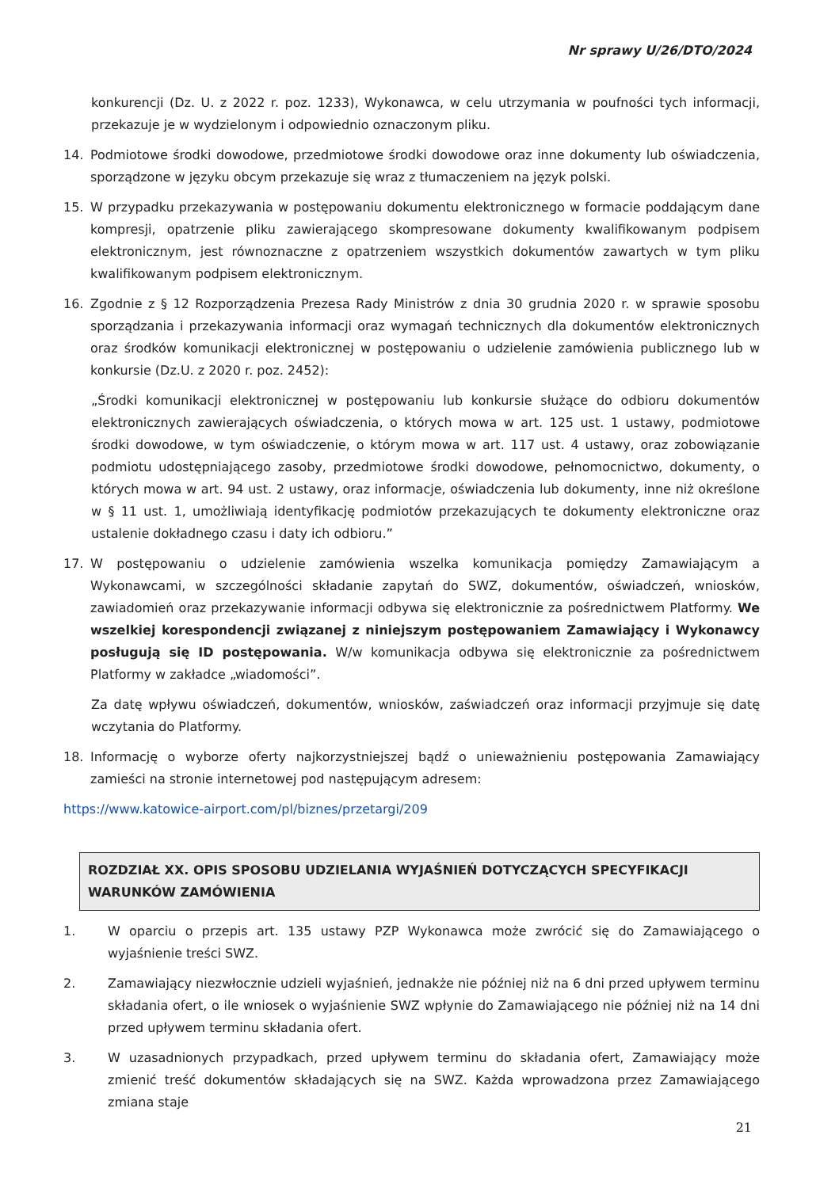Nr sprawy U/26/DTO/2024
konkurencji (Dz. U. z 2022 r. poz. 1233), Wykonawca, w celu utrzymania w poufności tych informacji, przekazuje je w wydzielonym i odpowiednio oznaczonym pliku.
14. Podmiotowe środki dowodowe, przedmiotowe środki dowodowe oraz inne dokumenty lub oświadczenia, sporządzone w języku obcym przekazuje się wraz z tłumaczeniem na język polski.
15. W przypadku przekazywania w postępowaniu dokumentu elektronicznego w formacie poddającym dane kompresji, opatrzenie pliku zawierającego skompresowane dokumenty kwalifikowanym podpisem elektronicznym, jest równoznaczne z opatrzeniem wszystkich dokumentów zawartych w tym pliku kwalifikowanym podpisem elektronicznym.
16. Zgodnie z § 12 Rozporządzenia Prezesa Rady Ministrów z dnia 30 grudnia 2020 r. w sprawie sposobu sporządzania i przekazywania informacji oraz wymagań technicznych dla dokumentów elektronicznych oraz środków komunikacji elektronicznej w postępowaniu o udzielenie zamówienia publicznego lub w konkursie (Dz.U. z 2020 r. poz. 2452):
„Środki komunikacji elektronicznej w postępowaniu lub konkursie służące do odbioru dokumentów elektronicznych zawierających oświadczenia, o których mowa w art. 125 ust. 1 ustawy, podmiotowe środki dowodowe, w tym oświadczenie, o którym mowa w art. 117 ust. 4 ustawy, oraz zobowiązanie podmiotu udostępniającego zasoby, przedmiotowe środki dowodowe, pełnomocnictwo, dokumenty, o których mowa w art. 94 ust. 2 ustawy, oraz informacje, oświadczenia lub dokumenty, inne niż określone w § 11 ust. 1, umożliwiają identyfikację podmiotów przekazujących te dokumenty elektroniczne oraz ustalenie dokładnego czasu i daty ich odbioru.”
17. W postępowaniu o udzielenie zamówienia wszelka komunikacja pomiędzy Zamawiającym a Wykonawcami, w szczególności składanie zapytań do SWZ, dokumentów, oświadczeń, wniosków, zawiadomień oraz przekazywanie informacji odbywa się elektronicznie za pośrednictwem Platformy. We wszelkiej korespondencji związanej z niniejszym postępowaniem Zamawiający i Wykonawcy posługują się ID postępowania. W/w komunikacja odbywa się elektronicznie za pośrednictwem Platformy w zakładce „wiadomości”.
Za datę wpływu oświadczeń, dokumentów, wniosków, zaświadczeń oraz informacji przyjmuje się datę wczytania do Platformy.
18. Informację o wyborze oferty najkorzystniejszej bądź o unieważnieniu postępowania Zamawiający zamieści na stronie internetowej pod następującym adresem:
https://www.katowice-airport.com/pl/biznes/przetargi/209
ROZDZIAŁ XX. OPIS SPOSOBU UDZIELANIA WYJAŚNIEŃ DOTYCZĄCYCH SPECYFIKACJI WARUNKÓW ZAMÓWIENIA
1. W oparciu o przepis art. 135 ustawy PZP Wykonawca może zwrócić się do Zamawiającego o wyjaśnienie treści SWZ.
2. Zamawiający niezwłocznie udzieli wyjaśnień, jednakże nie później niż na 6 dni przed upływem terminu składania ofert, o ile wniosek o wyjaśnienie SWZ wpłynie do Zamawiającego nie później niż na 14 dni przed upływem terminu składania ofert.
3. W uzasadnionych przypadkach, przed upływem terminu do składania ofert, Zamawiający może zmienić treść dokumentów składających się na SWZ. Każda wprowadzona przez Zamawiającego zmiana staje
21